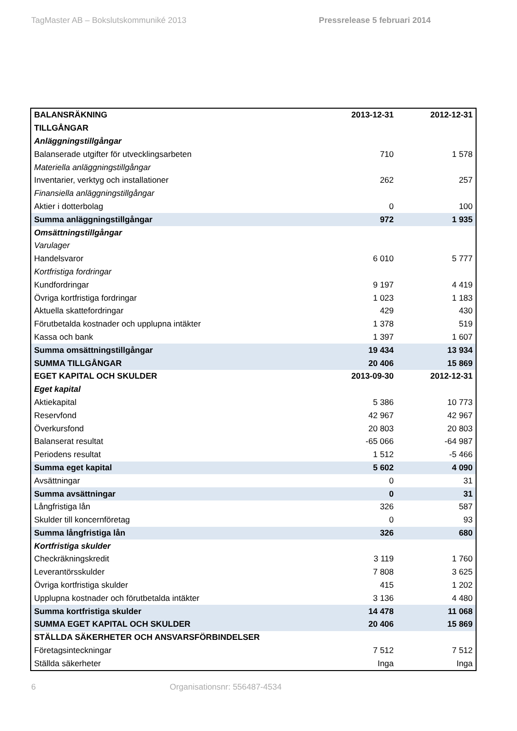TagMaster AB – Bokslutskommuniké 2013 Pressrelease 5 februari 2014
| BALANSRÄKNING | 2013-12-31 | 2012-12-31 |
| --- | --- | --- |
| TILLGÅNGAR | | |
| Anläggningstillgångar | | |
| Balanserade utgifter för utvecklingsarbeten | 710 | 1 578 |
| Materiella anläggningstillgångar | | |
| Inventarier, verktyg och installationer | 262 | 257 |
| Finansiella anläggningstillgångar | | |
| Aktier i dotterbolag | 0 | 100 |
| Summa anläggningstillgångar | 972 | 1 935 |
| Omsättningstillgångar | | |
| Varulager | | |
| Handelsvaror | 6 010 | 5 777 |
| Kortfristiga fordringar | | |
| Kundfordringar | 9 197 | 4 419 |
| Övriga kortfristiga fordringar | 1 023 | 1 183 |
| Aktuella skattefordringar | 429 | 430 |
| Förutbetalda kostnader och upplupna intäkter | 1 378 | 519 |
| Kassa och bank | 1 397 | 1 607 |
| Summa omsättningstillgångar | 19 434 | 13 934 |
| SUMMA TILLGÅNGAR | 20 406 | 15 869 |
| EGET KAPITAL OCH SKULDER | 2013-09-30 | 2012-12-31 |
| Eget kapital | | |
| Aktiekapital | 5 386 | 10 773 |
| Reservfond | 42 967 | 42 967 |
| Överkursfond | 20 803 | 20 803 |
| Balanserat resultat | -65 066 | -64 987 |
| Periodens resultat | 1 512 | -5 466 |
| Summa eget kapital | 5 602 | 4 090 |
| Avsättningar | 0 | 31 |
| Summa avsättningar | 0 | 31 |
| Långfristiga lån | 326 | 587 |
| Skulder till koncernföretag | 0 | 93 |
| Summa långfristiga lån | 326 | 680 |
| Kortfristiga skulder | | |
| Checkräkningskredit | 3 119 | 1 760 |
| Leverantörsskulder | 7 808 | 3 625 |
| Övriga kortfristiga skulder | 415 | 1 202 |
| Upplupna kostnader och förutbetalda intäkter | 3 136 | 4 480 |
| Summa kortfristiga skulder | 14 478 | 11 068 |
| SUMMA EGET KAPITAL OCH SKULDER | 20 406 | 15 869 |
| STÄLLDA SÄKERHETER OCH ANSVARSFÖRBINDELSER | | |
| Företagsinteckningar | 7 512 | 7 512 |
| Ställda säkerheter | Inga | Inga |
6 Organisationsnr: 556487-4534